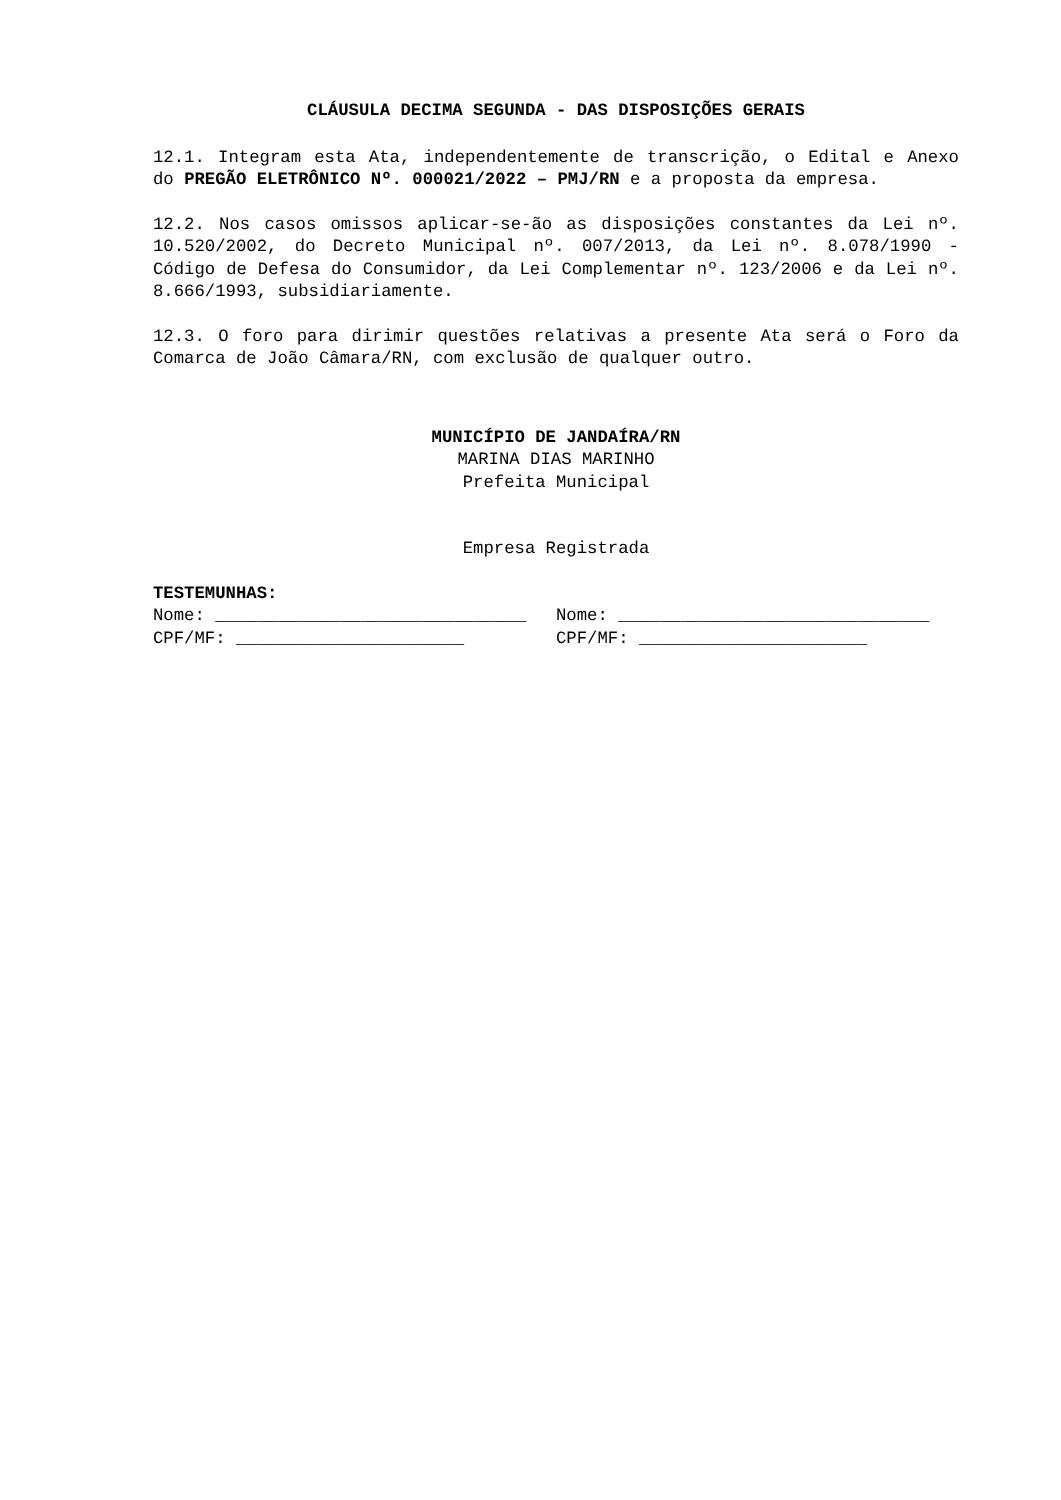CLÁUSULA DECIMA SEGUNDA - DAS DISPOSIÇÕES GERAIS
12.1. Integram esta Ata, independentemente de transcrição, o Edital e Anexo do PREGÃO ELETRÔNICO Nº. 000021/2022 – PMJ/RN e a proposta da empresa.
12.2. Nos casos omissos aplicar-se-ão as disposições constantes da Lei nº. 10.520/2002, do Decreto Municipal nº. 007/2013, da Lei nº. 8.078/1990 - Código de Defesa do Consumidor, da Lei Complementar nº. 123/2006 e da Lei nº. 8.666/1993, subsidiariamente.
12.3. O foro para dirimir questões relativas a presente Ata será o Foro da Comarca de João Câmara/RN, com exclusão de qualquer outro.
MUNICÍPIO DE JANDAÍRA/RN
MARINA DIAS MARINHO
Prefeita Municipal
Empresa Registrada
TESTEMUNHAS:
Nome: ______________________________
Nome: ______________________________
CPF/MF: ______________________
CPF/MF: ______________________